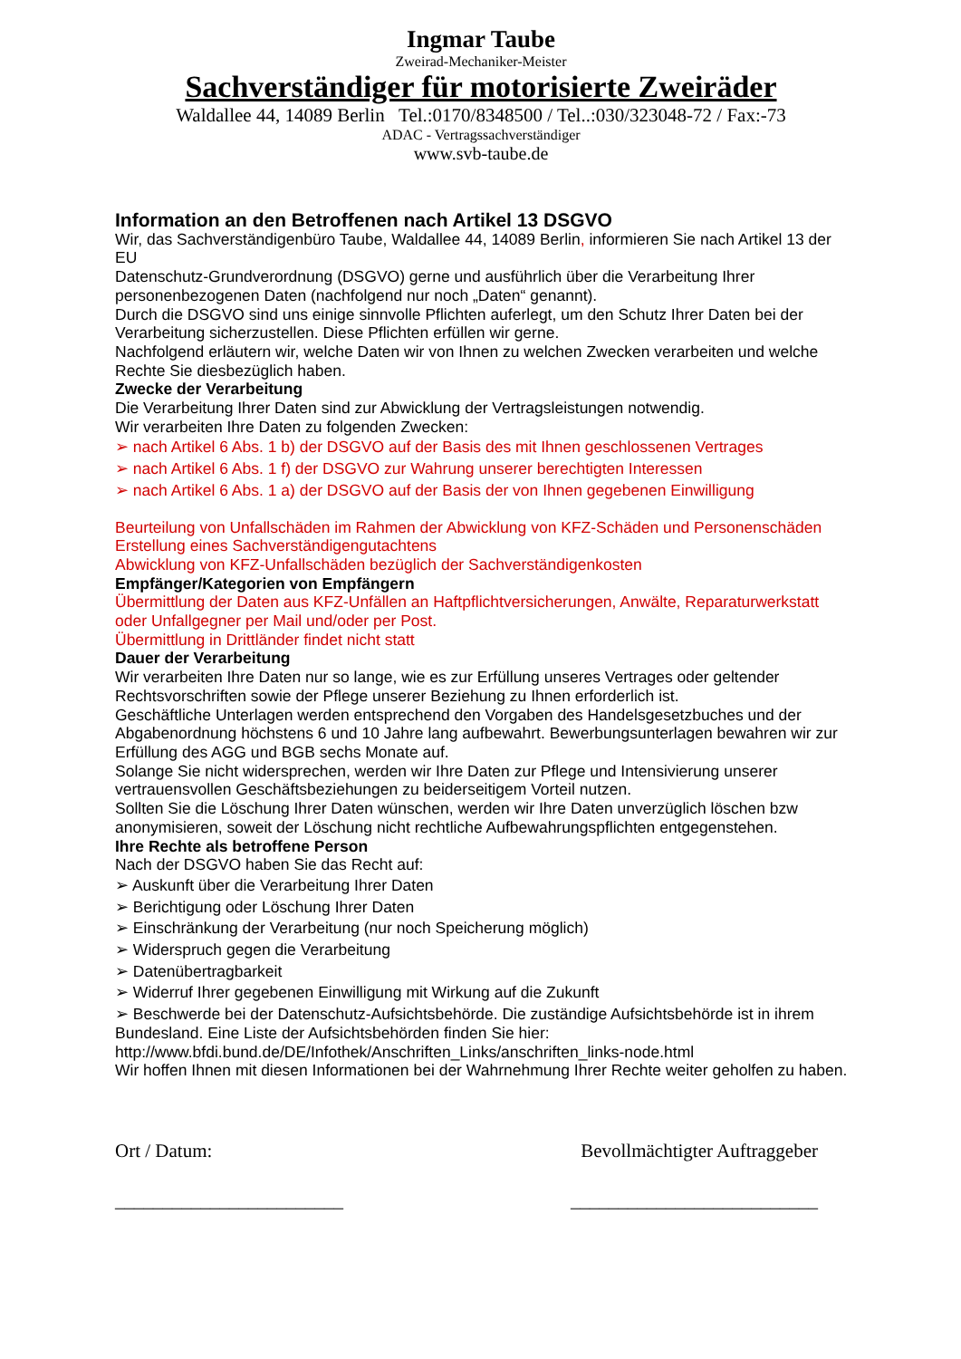Ingmar Taube
Zweirad-Mechaniker-Meister
Sachverständiger für motorisierte Zweiräder
Waldallee 44, 14089 Berlin Tel.:0170/8348500 / Tel..:030/323048-72 / Fax:-73
ADAC - Vertragssachverständiger
www.svb-taube.de
Information an den Betroffenen nach Artikel 13 DSGVO
Wir, das Sachverständigenbüro Taube, Waldallee 44, 14089 Berlin, informieren Sie nach Artikel 13 der EU
Datenschutz-Grundverordnung (DSGVO) gerne und ausführlich über die Verarbeitung Ihrer personenbezogenen Daten (nachfolgend nur noch „Daten“ genannt).
Durch die DSGVO sind uns einige sinnvolle Pflichten auferlegt, um den Schutz Ihrer Daten bei der Verarbeitung sicherzustellen. Diese Pflichten erfüllen wir gerne.
Nachfolgend erläutern wir, welche Daten wir von Ihnen zu welchen Zwecken verarbeiten und welche Rechte Sie diesbezüglich haben.
Zwecke der Verarbeitung
Die Verarbeitung Ihrer Daten sind zur Abwicklung der Vertragsleistungen notwendig.
Wir verarbeiten Ihre Daten zu folgenden Zwecken:
➢ nach Artikel 6 Abs. 1 b) der DSGVO auf der Basis des mit Ihnen geschlossenen Vertrages
➢ nach Artikel 6 Abs. 1 f) der DSGVO zur Wahrung unserer berechtigten Interessen
➢ nach Artikel 6 Abs. 1 a) der DSGVO auf der Basis der von Ihnen gegebenen Einwilligung
Beurteilung von Unfallschäden im Rahmen der Abwicklung von KFZ-Schäden und Personenschäden
Erstellung eines Sachverständigengutachtens
Abwicklung von KFZ-Unfallschäden bezüglich der Sachverständigenkosten
Empfänger/Kategorien von Empfängern
Übermittlung der Daten aus KFZ-Unfällen an Haftpflichtversicherungen, Anwälte, Reparaturwerkstatt oder Unfallgegner per Mail und/oder per Post.
Übermittlung in Drittländer findet nicht statt
Dauer der Verarbeitung
Wir verarbeiten Ihre Daten nur so lange, wie es zur Erfüllung unseres Vertrages oder geltender Rechtsvorschriften sowie der Pflege unserer Beziehung zu Ihnen erforderlich ist.
Geschäftliche Unterlagen werden entsprechend den Vorgaben des Handelsgesetzbuches und der Abgabenordnung höchstens 6 und 10 Jahre lang aufbewahrt. Bewerbungsunterlagen bewahren wir zur
Erfüllung des AGG und BGB sechs Monate auf.
Solange Sie nicht widersprechen, werden wir Ihre Daten zur Pflege und Intensivierung unserer vertrauensvollen Geschäftsbeziehungen zu beiderseitigem Vorteil nutzen.
Sollten Sie die Löschung Ihrer Daten wünschen, werden wir Ihre Daten unverzüglich löschen bzw anonymisieren, soweit der Löschung nicht rechtliche Aufbewahrungspflichten entgegenstehen.
Ihre Rechte als betroffene Person
Nach der DSGVO haben Sie das Recht auf:
➢ Auskunft über die Verarbeitung Ihrer Daten
➢ Berichtigung oder Löschung Ihrer Daten
➢ Einschränkung der Verarbeitung (nur noch Speicherung möglich)
➢ Widerspruch gegen die Verarbeitung
➢ Datenübertragbarkeit
➢ Widerruf Ihrer gegebenen Einwilligung mit Wirkung auf die Zukunft
➢ Beschwerde bei der Datenschutz-Aufsichtsbehörde. Die zuständige Aufsichtsbehörde ist in ihrem Bundesland. Eine Liste der Aufsichtsbehörden finden Sie hier:
http://www.bfdi.bund.de/DE/Infothek/Anschriften_Links/anschriften_links-node.html
Wir hoffen Ihnen mit diesen Informationen bei der Wahrnehmung Ihrer Rechte weiter geholfen zu haben.
Ort / Datum: Bevollmächtigter Auftraggeber
________________________ __________________________